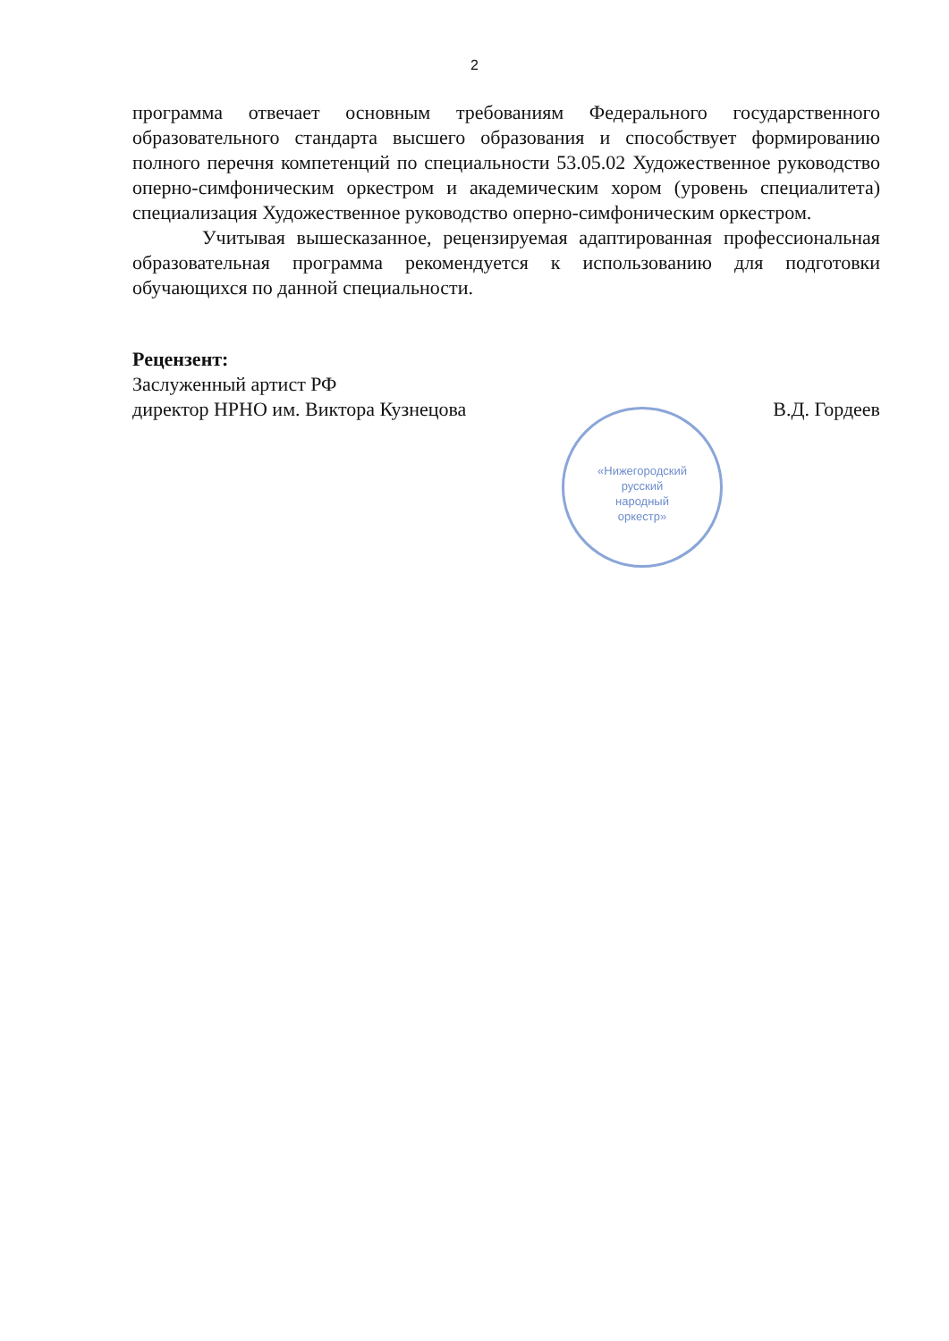2
программа отвечает основным требованиям Федерального государственного образовательного стандарта высшего образования и способствует формированию полного перечня компетенций по специальности 53.05.02 Художественное руководство оперно-симфоническим оркестром и академическим хором (уровень специалитета) специализация Художественное руководство оперно-симфоническим оркестром.
Учитывая вышесказанное, рецензируемая адаптированная профессиональная образовательная программа рекомендуется к использованию для подготовки обучающихся по данной специальности.
Рецензент:
Заслуженный артист РФ
директор НРНО им. Виктора Кузнецова В.Д. Гордеев
«Нижегородский
русский
народный
оркестр»